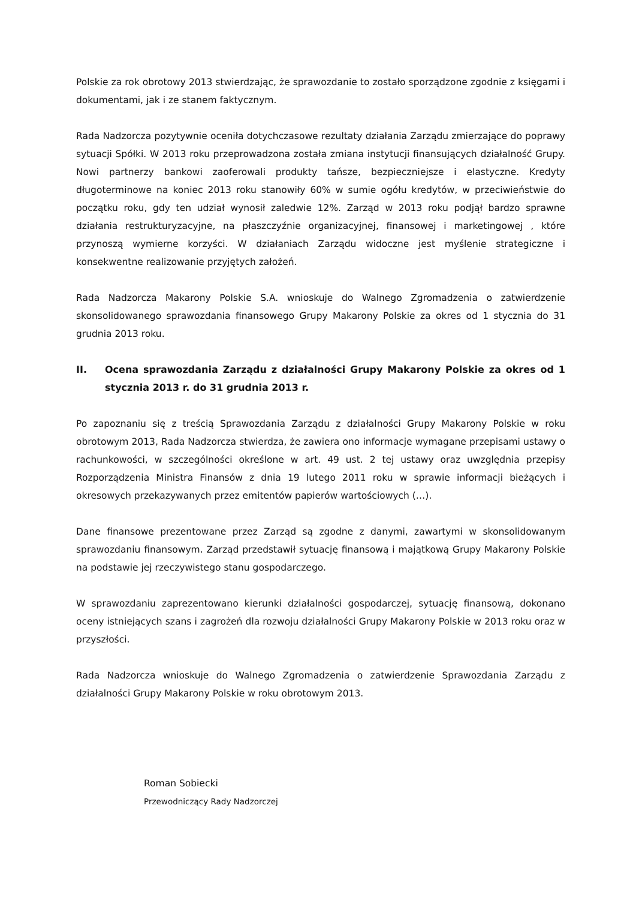Polskie za rok obrotowy 2013 stwierdzając, że sprawozdanie to zostało sporządzone zgodnie z księgami i dokumentami, jak i ze stanem faktycznym.
Rada Nadzorcza pozytywnie oceniła dotychczasowe rezultaty działania Zarządu zmierzające do poprawy sytuacji Spółki. W 2013 roku przeprowadzona została zmiana instytucji finansujących działalność Grupy. Nowi partnerzy bankowi zaoferowali produkty tańsze, bezpieczniejsze i elastyczne. Kredyty długoterminowe na koniec 2013 roku stanowiły 60% w sumie ogółu kredytów, w przeciwieństwie do początku roku, gdy ten udział wynosił zaledwie 12%. Zarząd w 2013 roku podjął bardzo sprawne działania restrukturyzacyjne, na płaszczyźnie organizacyjnej, finansowej i marketingowej , które przynoszą wymierne korzyści. W działaniach Zarządu widoczne jest myślenie strategiczne i konsekwentne realizowanie przyjętych założeń.
Rada Nadzorcza Makarony Polskie S.A. wnioskuje do Walnego Zgromadzenia o zatwierdzenie skonsolidowanego sprawozdania finansowego Grupy Makarony Polskie za okres od 1 stycznia do 31 grudnia 2013 roku.
II. Ocena sprawozdania Zarządu z działalności Grupy Makarony Polskie za okres od 1 stycznia 2013 r. do 31 grudnia 2013 r.
Po zapoznaniu się z treścią Sprawozdania Zarządu z działalności Grupy Makarony Polskie w roku obrotowym 2013, Rada Nadzorcza stwierdza, że zawiera ono informacje wymagane przepisami ustawy o rachunkowości, w szczególności określone w art. 49 ust. 2 tej ustawy oraz uwzględnia przepisy Rozporządzenia Ministra Finansów z dnia 19 lutego 2011 roku w sprawie informacji bieżących i okresowych przekazywanych przez emitentów papierów wartościowych (…).
Dane finansowe prezentowane przez Zarząd są zgodne z danymi, zawartymi w skonsolidowanym sprawozdaniu finansowym. Zarząd przedstawił sytuację finansową i majątkową Grupy Makarony Polskie na podstawie jej rzeczywistego stanu gospodarczego.
W sprawozdaniu zaprezentowano kierunki działalności gospodarczej, sytuację finansową, dokonano oceny istniejących szans i zagrożeń dla rozwoju działalności Grupy Makarony Polskie w 2013 roku oraz w przyszłości.
Rada Nadzorcza wnioskuje do Walnego Zgromadzenia o zatwierdzenie Sprawozdania Zarządu z działalności Grupy Makarony Polskie w roku obrotowym 2013.
Roman Sobiecki
Przewodniczący Rady Nadzorczej